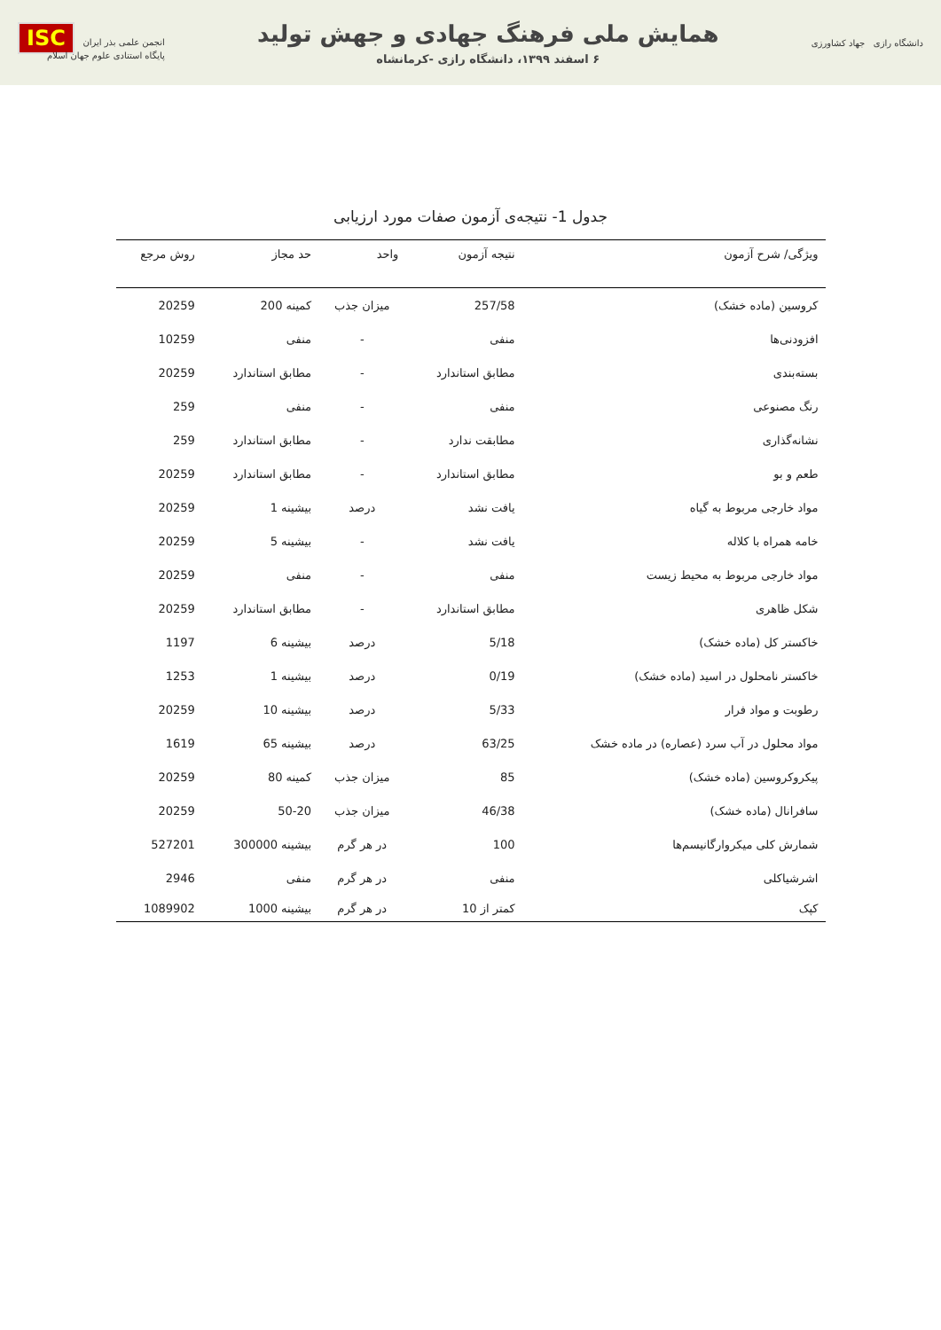دانشگاه رازی جهاد کشاورزی
همایش ملی فرهنگ جهادی و جهش تولید
۶ اسفند ۱۳۹۹، دانشگاه رازی -کرمانشاه
انجمن علمی بذر ایران ISC
پایگاه استنادی علوم جهان اسلام
جدول 1- نتیجه‌ی آزمون صفات مورد ارزیابی
| ویژگی/ شرح آزمون | نتیجه آزمون | واحد | حد مجاز | روش مرجع |
| --- | --- | --- | --- | --- |
| کروسین (ماده خشک) | 257/58 | میزان جذب | کمینه 200 | 20259 |
| افزودنی‌ها | منفی | - | منفی | 10259 |
| بسته‌بندی | مطابق استاندارد | - | مطابق استاندارد | 20259 |
| رنگ مصنوعی | منفی | - | منفی | 259 |
| نشانه‌گذاری | مطابقت ندارد | - | مطابق استاندارد | 259 |
| طعم و بو | مطابق استاندارد | - | مطابق استاندارد | 20259 |
| مواد خارجی مربوط به گیاه | یافت نشد | درصد | بیشینه 1 | 20259 |
| خامه همراه با کلاله | یافت نشد | - | بیشینه 5 | 20259 |
| مواد خارجی مربوط به محیط زیست | منفی | - | منفی | 20259 |
| شکل ظاهری | مطابق استاندارد | - | مطابق استاندارد | 20259 |
| خاکستر کل (ماده خشک) | 5/18 | درصد | بیشینه 6 | 1197 |
| خاکستر نامحلول در اسید (ماده خشک) | 0/19 | درصد | بیشینه 1 | 1253 |
| رطوبت و مواد فرار | 5/33 | درصد | بیشینه 10 | 20259 |
| مواد محلول در آب سرد (عصاره) در ماده خشک | 63/25 | درصد | بیشینه 65 | 1619 |
| پیکروکروسین (ماده خشک) | 85 | میزان جذب | کمینه 80 | 20259 |
| سافرانال (ماده خشک) | 46/38 | میزان جذب | 50-20 | 20259 |
| شمارش کلی میکروارگانیسم‌ها | 100 | در هر گرم | بیشینه 300000 | 527201 |
| اشرشیاکلی | منفی | در هر گرم | منفی | 2946 |
| کپک | کمتر از 10 | در هر گرم | بیشینه 1000 | 1089902 |